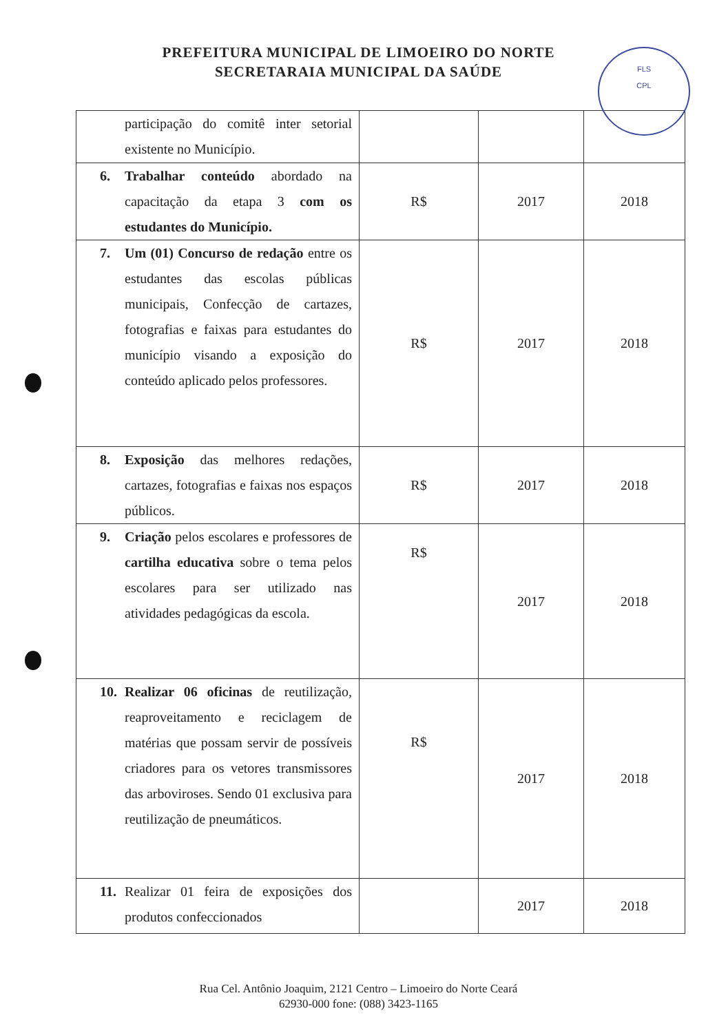FLS
CPL
PREFEITURA MUNICIPAL DE LIMOEIRO DO NORTE
SECRETARAIA MUNICIPAL DA SAÚDE
| participação do comitê inter setorial existente no Município. | | | |
| 6. Trabalhar conteúdo abordado na capacitação da etapa 3 com os estudantes do Município. | R$ | 2017 | 2018 |
| 7. Um (01) Concurso de redação entre os estudantes das escolas públicas municipais, Confecção de cartazes, fotografias e faixas para estudantes do município visando a exposição do conteúdo aplicado pelos professores. | R$ | 2017 | 2018 |
| 8. Exposição das melhores redações, cartazes, fotografias e faixas nos espaços públicos. | R$ | 2017 | 2018 |
| 9. Criação pelos escolares e professores de cartilha educativa sobre o tema pelos escolares para ser utilizado nas atividades pedagógicas da escola. | R$ | 2017 | 2018 |
| 10. Realizar 06 oficinas de reutilização, reaproveitamento e reciclagem de matérias que possam servir de possíveis criadores para os vetores transmissores das arboviroses. Sendo 01 exclusiva para reutilização de pneumáticos. | R$ | 2017 | 2018 |
| 11. Realizar 01 feira de exposições dos produtos confeccionados | | 2017 | 2018 |
Rua Cel. Antônio Joaquim, 2121 Centro – Limoeiro do Norte Ceará
62930-000 fone: (088) 3423-1165